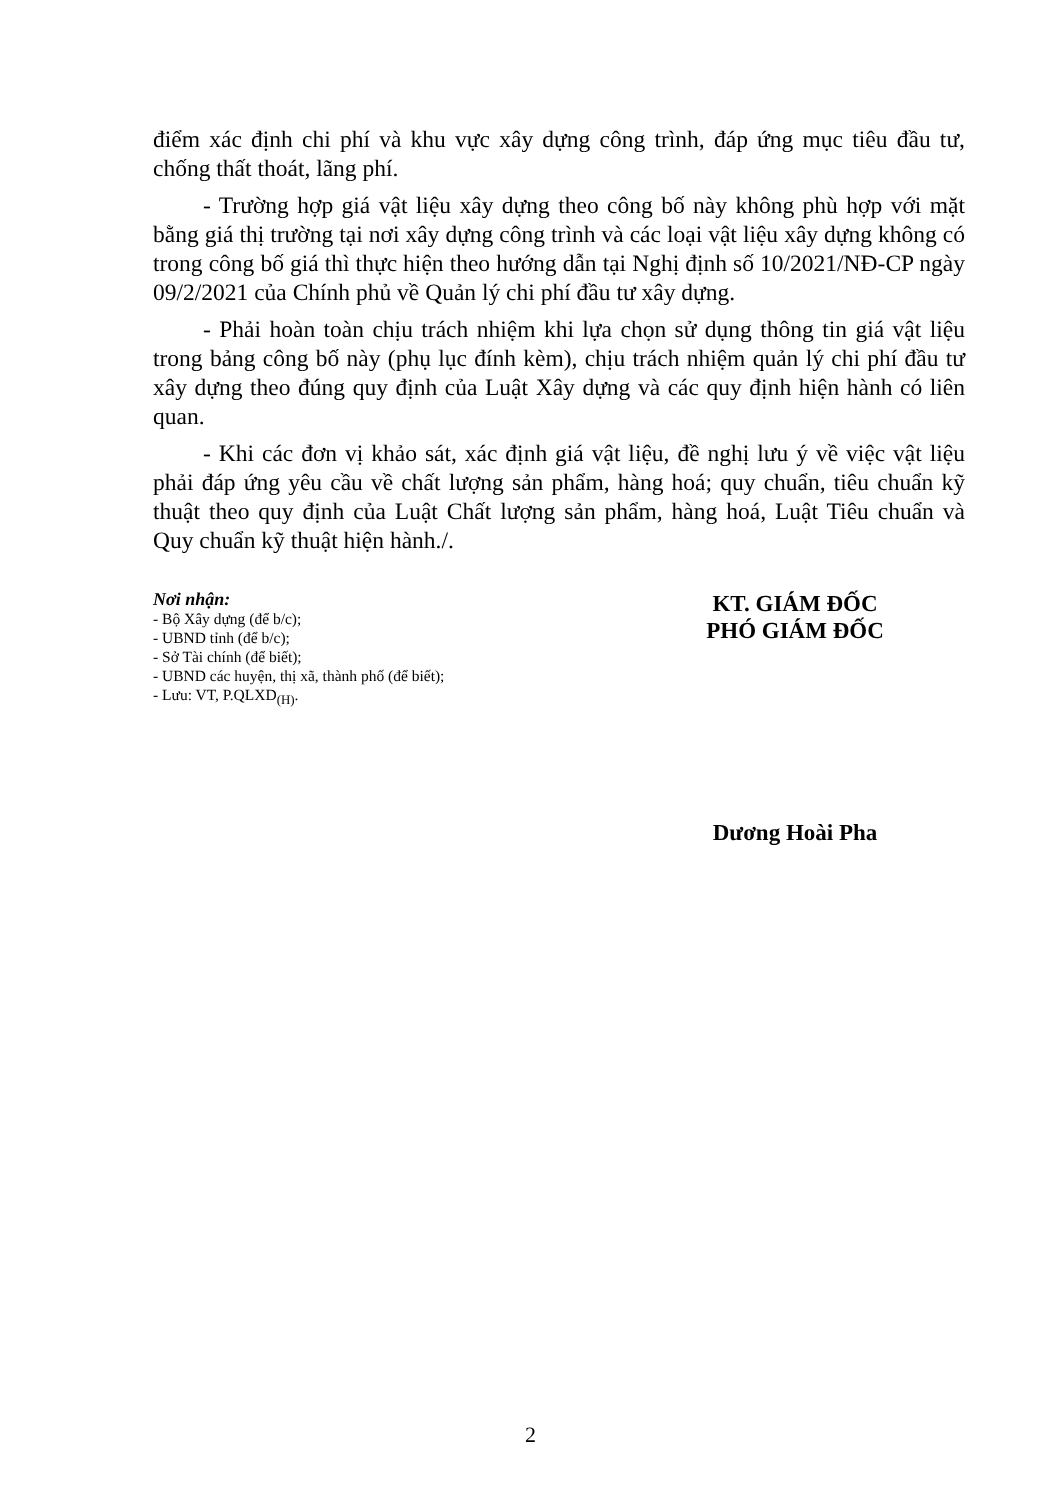điểm xác định chi phí và khu vực xây dựng công trình, đáp ứng mục tiêu đầu tư, chống thất thoát, lãng phí.
- Trường hợp giá vật liệu xây dựng theo công bố này không phù hợp với mặt bằng giá thị trường tại nơi xây dựng công trình và các loại vật liệu xây dựng không có trong công bố giá thì thực hiện theo hướng dẫn tại Nghị định số 10/2021/NĐ-CP ngày 09/2/2021 của Chính phủ về Quản lý chi phí đầu tư xây dựng.
- Phải hoàn toàn chịu trách nhiệm khi lựa chọn sử dụng thông tin giá vật liệu trong bảng công bố này (phụ lục đính kèm), chịu trách nhiệm quản lý chi phí đầu tư xây dựng theo đúng quy định của Luật Xây dựng và các quy định hiện hành có liên quan.
- Khi các đơn vị khảo sát, xác định giá vật liệu, đề nghị lưu ý về việc vật liệu phải đáp ứng yêu cầu về chất lượng sản phẩm, hàng hoá; quy chuẩn, tiêu chuẩn kỹ thuật theo quy định của Luật Chất lượng sản phẩm, hàng hoá, Luật Tiêu chuẩn và Quy chuẩn kỹ thuật hiện hành./.
Nơi nhận:
- Bộ Xây dựng (để b/c);
- UBND tỉnh (để b/c);
- Sở Tài chính (để biết);
- UBND các huyện, thị xã, thành phố (để biết);
- Lưu: VT, P.QLXD<sub>(H)</sub>.
KT. GIÁM ĐỐC
PHÓ GIÁM ĐỐC
Dương Hoài Pha
2